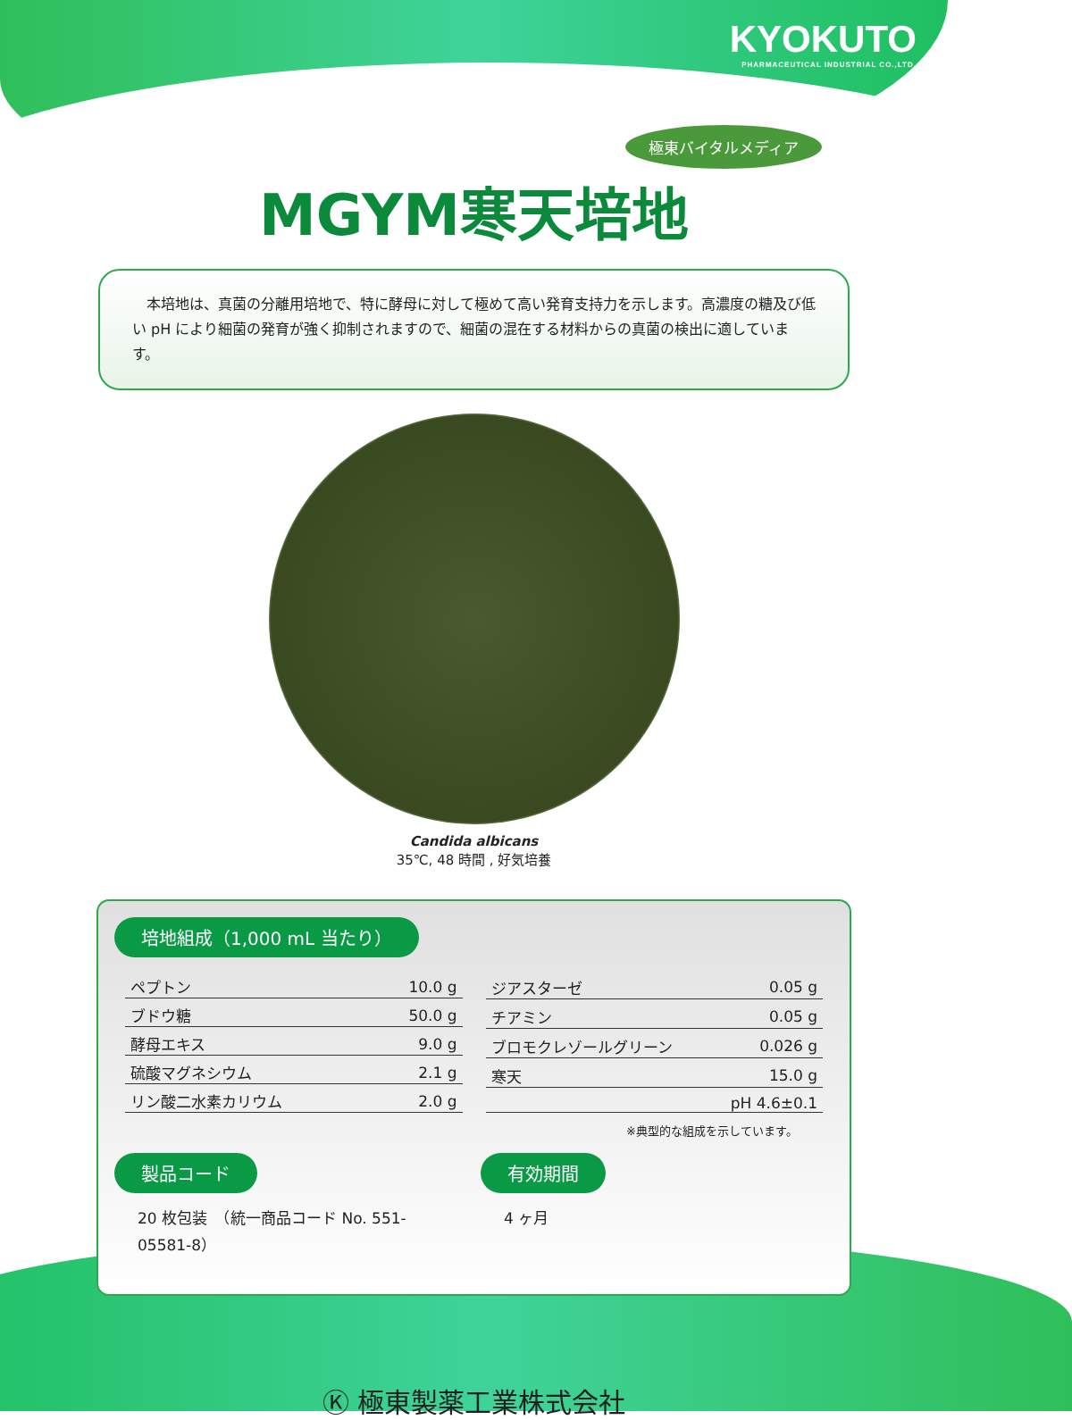KYOKUTO
PHARMACEUTICAL INDUSTRIAL CO.,LTD.
極東バイタルメディア
MGYM寒天培地
　本培地は、真菌の分離用培地で、特に酵母に対して極めて高い発育支持力を示します。高濃度の糖及び低い pH により細菌の発育が強く抑制されますので、細菌の混在する材料からの真菌の検出に適しています。
Candida albicans
35℃, 48 時間 , 好気培養
培地組成（1,000 mL 当たり）
| ペプトン | 10.0 g |
| ブドウ糖 | 50.0 g |
| 酵母エキス | 9.0 g |
| 硫酸マグネシウム | 2.1 g |
| リン酸二水素カリウム | 2.0 g |
| ジアスターゼ | 0.05 g |
| チアミン | 0.05 g |
| ブロモクレゾールグリーン | 0.026 g |
| 寒天 | 15.0 g |
| | pH 4.6±0.1 |
※典型的な組成を示しています。
製品コード
20 枚包装　（統一商品コード No. 551-05581-8）
有効期間
4 ヶ月
Ⓚ 極東製薬工業株式会社